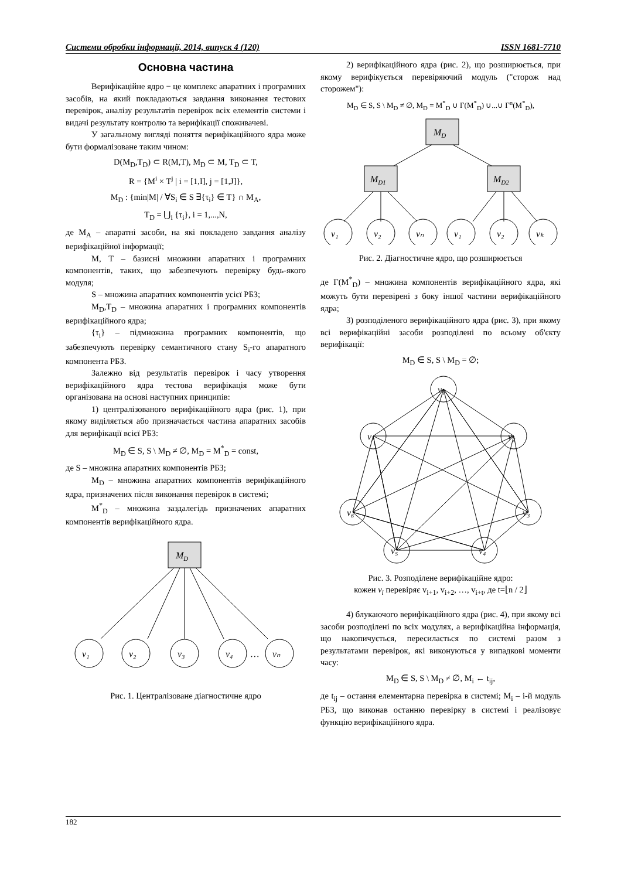Системи обробки інформації, 2014, випуск 4 (120) ISSN 1681-7710
Основна частина
Верифікаційне ядро − це комплекс апаратних і програмних засобів, на який покладаються завдання виконання тестових перевірок, аналізу результатів перевірок всіх елементів системи і видачі результату контролю та верифікації споживачеві.
У загальному вигляді поняття верифікаційного ядра може бути формалізоване таким чином:
D(M<sub>D</sub>,T<sub>D</sub>) ⊂ R(M,T), M<sub>D</sub> ⊂ M, T<sub>D</sub> ⊂ T,
R = {M<sup>i</sup> × T<sup>j</sup> | i = [1,I], j = [1,J]},
M<sub>D</sub> : {min|M| / ∀S<sub>i</sub> ∈ S ∃{τ<sub>i</sub>} ∈ T} ∩ M<sub>A</sub>,
T<sub>D</sub> = ⋃<sub>i</sub> {τ<sub>i</sub>}, i = 1,...,N,
де M<sub>A</sub> – апаратні засоби, на які покладено завдання аналізу верифікаційної інформації;
M, T – базисні множини апаратних і програмних компонентів, таких, що забезпечують перевірку будь-якого модуля;
S – множина апаратних компонентів усієї РБЗ;
M<sub>D</sub>,T<sub>D</sub> – множина апаратних і програмних компонентів верифікаційного ядра;
{τ<sub>i</sub>} – підмножина програмних компонентів, що забезпечують перевірку семантичного стану S<sub>i</sub>-го апаратного компонента РБЗ.
Залежно від результатів перевірок і часу утворення верифікаційного ядра тестова верифікація може бути організована на основі наступних принципів:
1) централізованого верифікаційного ядра (рис. 1), при якому виділяється або призначається частина апаратних засобів для верифікації всієї РБЗ:
M<sub>D</sub> ∈ S, S \ M<sub>D</sub> ≠ ∅, M<sub>D</sub> = M<sup>*</sup><sub>D</sub> = const,
де S – множина апаратних компонентів РБЗ;
M<sub>D</sub> – множина апаратних компонентів верифікаційного ядра, призначених після виконання перевірок в системі;
M<sup>*</sup><sub>D</sub> – множина заздалегідь призначених апаратних компонентів верифікаційного ядра.
MD
v₁
v₂
v₃
v₄
vₙ
…
Рис. 1. Централізоване діагностичне ядро
2) верифікаційного ядра (рис. 2), що розширюється, при якому верифікується перевіряючий модуль ("сторож над сторожем"):
M<sub>D</sub> ∈ S, S \ M<sub>D</sub> ≠ ∅, M<sub>D</sub> = M<sup>*</sup><sub>D</sub> ∪ Γ(M<sup>*</sup><sub>D</sub>) ∪...∪ Γ<sup>n</sup>(M<sup>*</sup><sub>D</sub>),
MD
MD1
MD2
v₁
v₂
vₙ
v₁
v₂
vₖ
Рис. 2. Діагностичне ядро, що розширюється
де Γ(M<sup>*</sup><sub>D</sub>) – множина компонентів верифікаційного ядра, які можуть бути перевірені з боку іншої частини верифікаційного ядра;
3) розподіленого верифікаційного ядра (рис. 3), при якому всі верифікаційні засоби розподілені по всьому об'єкту верифікації:
M<sub>D</sub> ∈ S, S \ M<sub>D</sub> = ∅;
v₁
v₂
v₃
v₄
v₅
v₆
v₇
Рис. 3. Розподілене верифікаційне ядро:
кожен v<sub>i</sub> перевіряє v<sub>i+1</sub>, v<sub>i+2</sub>, …, v<sub>i+t</sub>, де t=⌊n / 2⌋
4) блукаючого верифікаційного ядра (рис. 4), при якому всі засоби розподілені по всіх модулях, а верифікаційна інформація, що накопичується, пересилається по системі разом з результатами перевірок, які виконуються у випадкові моменти часу:
M<sub>D</sub> ∈ S, S \ M<sub>D</sub> ≠ ∅, M<sub>i</sub> ← t<sub>ij</sub>,
де t<sub>ij</sub> – остання елементарна перевірка в системі; M<sub>i</sub> – i-й модуль РБЗ, що виконав останню перевірку в системі і реалізовує функцію верифікаційного ядра.
182